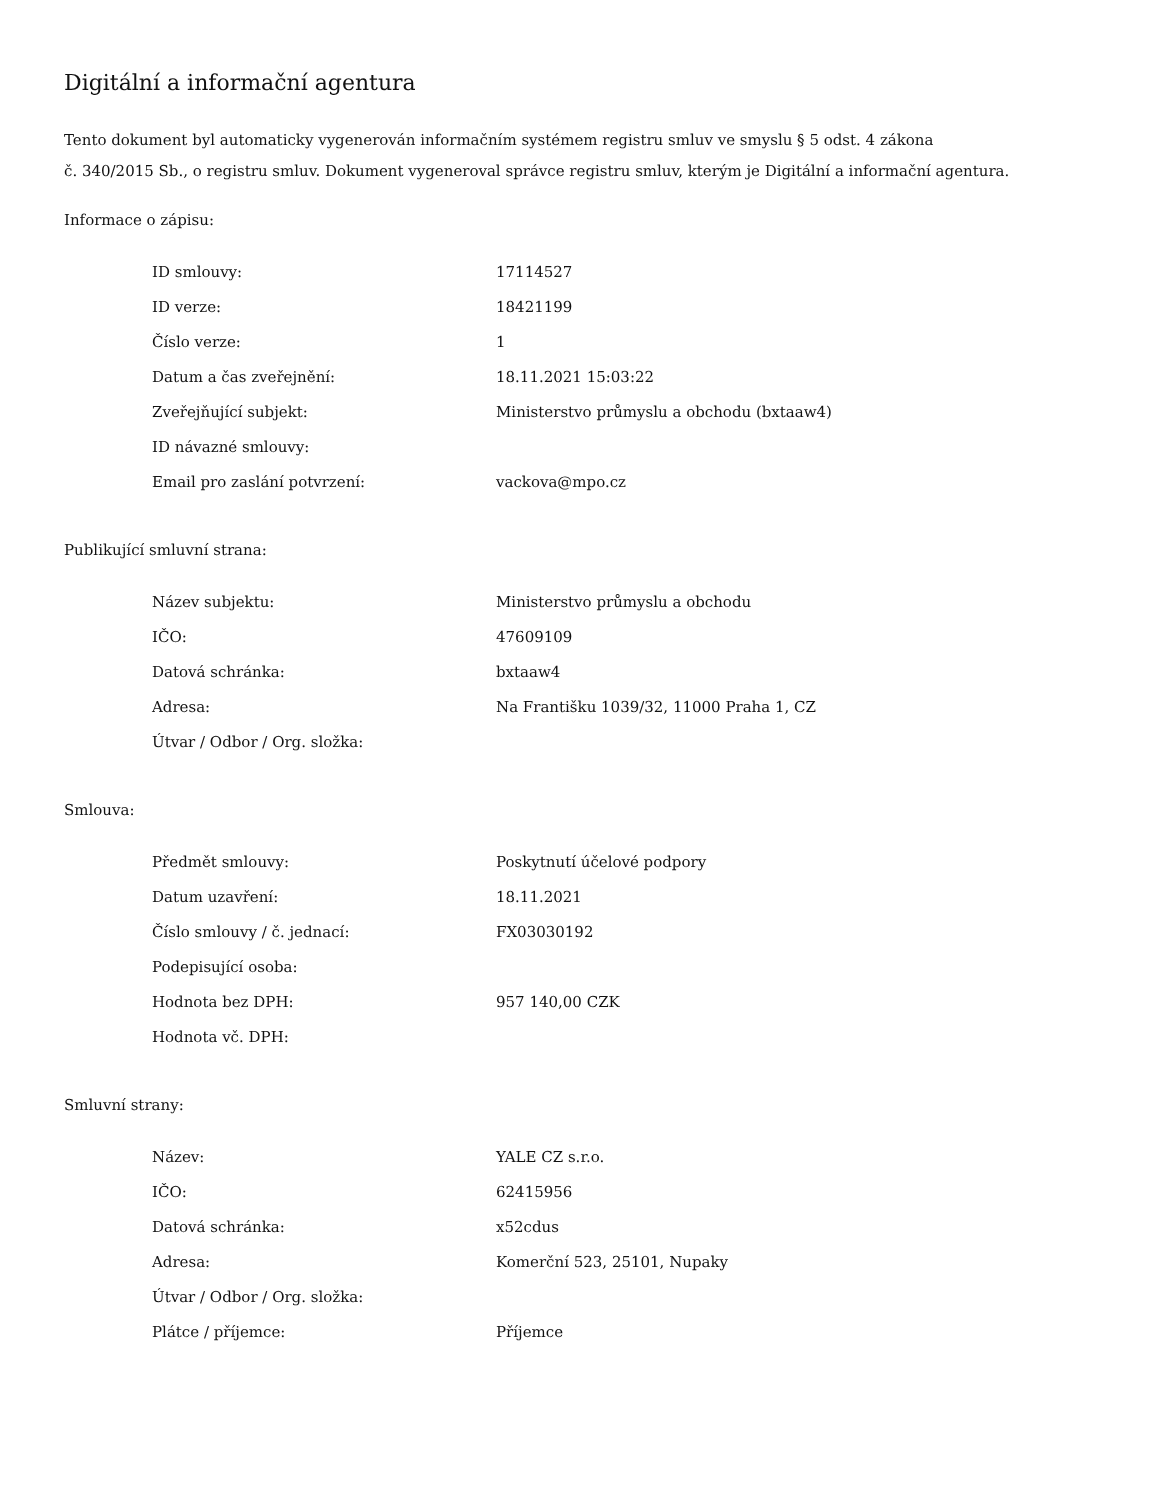Digitální a informační agentura
Tento dokument byl automaticky vygenerován informačním systémem registru smluv ve smyslu § 5 odst. 4 zákona
č. 340/2015 Sb., o registru smluv. Dokument vygeneroval správce registru smluv, kterým je Digitální a informační agentura.
Informace o zápisu:
| ID smlouvy: | 17114527 |
| ID verze: | 18421199 |
| Číslo verze: | 1 |
| Datum a čas zveřejnění: | 18.11.2021 15:03:22 |
| Zveřejňující subjekt: | Ministerstvo průmyslu a obchodu (bxtaaw4) |
| ID návazné smlouvy: | |
| Email pro zaslání potvrzení: | vackova@mpo.cz |
Publikující smluvní strana:
| Název subjektu: | Ministerstvo průmyslu a obchodu |
| IČO: | 47609109 |
| Datová schránka: | bxtaaw4 |
| Adresa: | Na Františku 1039/32, 11000 Praha 1, CZ |
| Útvar / Odbor / Org. složka: | |
Smlouva:
| Předmět smlouvy: | Poskytnutí účelové podpory |
| Datum uzavření: | 18.11.2021 |
| Číslo smlouvy / č. jednací: | FX03030192 |
| Podepisující osoba: | |
| Hodnota bez DPH: | 957 140,00 CZK |
| Hodnota vč. DPH: | |
Smluvní strany:
| Název: | YALE CZ s.r.o. |
| IČO: | 62415956 |
| Datová schránka: | x52cdus |
| Adresa: | Komerční 523, 25101, Nupaky |
| Útvar / Odbor / Org. složka: | |
| Plátce / příjemce: | Příjemce |